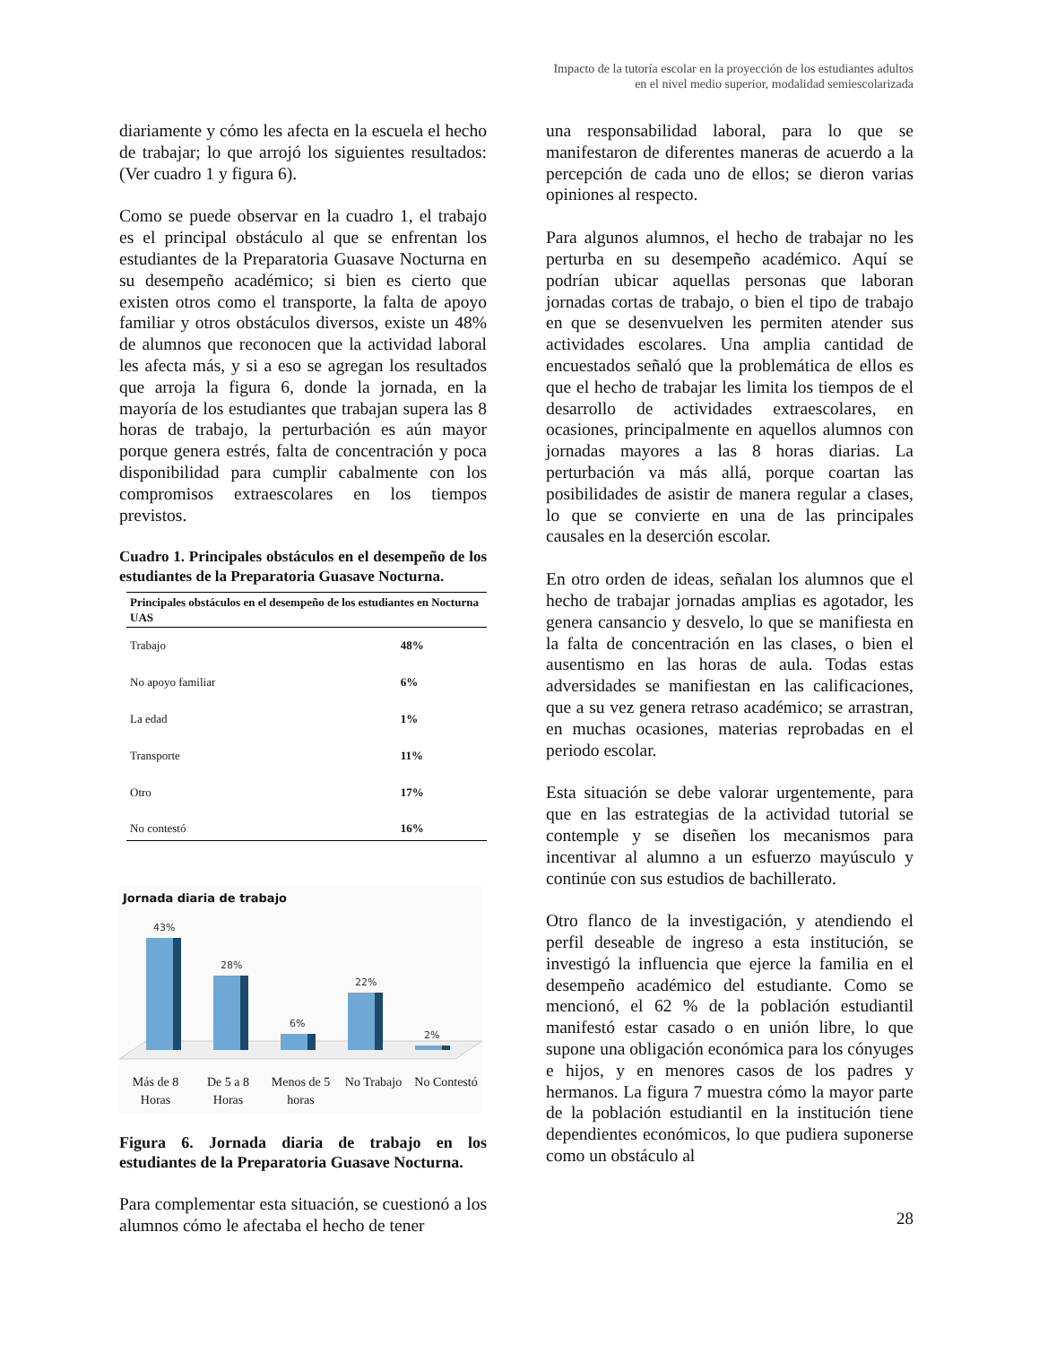Impacto de la tutoría escolar en la proyección de los estudiantes adultos
en el nivel medio superior, modalidad semiescolarizada
diariamente y cómo les afecta en la escuela el hecho de trabajar; lo que arrojó los siguientes resultados: (Ver cuadro 1 y figura 6).
Como se puede observar en la cuadro 1, el trabajo es el principal obstáculo al que se enfrentan los estudiantes de la Preparatoria Guasave Nocturna en su desempeño académico; si bien es cierto que existen otros como el transporte, la falta de apoyo familiar y otros obstáculos diversos, existe un 48% de alumnos que reconocen que la actividad laboral les afecta más, y si a eso se agregan los resultados que arroja la figura 6, donde la jornada, en la mayoría de los estudiantes que trabajan supera las 8 horas de trabajo, la perturbación es aún mayor porque genera estrés, falta de concentración y poca disponibilidad para cumplir cabalmente con los compromisos extraescolares en los tiempos previstos.
Cuadro 1. Principales obstáculos en el desempeño de los estudiantes de la Preparatoria Guasave Nocturna.
| Principales obstáculos en el desempeño de los estudiantes en Nocturna UAS | |
| --- | --- |
| Trabajo | 48% |
| No apoyo familiar | 6% |
| La edad | 1% |
| Transporte | 11% |
| Otro | 17% |
| No contestó | 16% |
Jornada diaria de trabajo
43%
28%
6%
22%
2%
Más de 8 Horas De 5 a 8 Horas Menos de 5 horas No Trabajo No Contestó
Figura 6. Jornada diaria de trabajo en los estudiantes de la Preparatoria Guasave Nocturna.
Para complementar esta situación, se cuestionó a los alumnos cómo le afectaba el hecho de tener
una responsabilidad laboral, para lo que se manifestaron de diferentes maneras de acuerdo a la percepción de cada uno de ellos; se dieron varias opiniones al respecto.
Para algunos alumnos, el hecho de trabajar no les perturba en su desempeño académico. Aquí se podrían ubicar aquellas personas que laboran jornadas cortas de trabajo, o bien el tipo de trabajo en que se desenvuelven les permiten atender sus actividades escolares. Una amplia cantidad de encuestados señaló que la problemática de ellos es que el hecho de trabajar les limita los tiempos de el desarrollo de actividades extraescolares, en ocasiones, principalmente en aquellos alumnos con jornadas mayores a las 8 horas diarias. La perturbación va más allá, porque coartan las posibilidades de asistir de manera regular a clases, lo que se convierte en una de las principales causales en la deserción escolar.
En otro orden de ideas, señalan los alumnos que el hecho de trabajar jornadas amplias es agotador, les genera cansancio y desvelo, lo que se manifiesta en la falta de concentración en las clases, o bien el ausentismo en las horas de aula. Todas estas adversidades se manifiestan en las calificaciones, que a su vez genera retraso académico; se arrastran, en muchas ocasiones, materias reprobadas en el periodo escolar.
Esta situación se debe valorar urgentemente, para que en las estrategias de la actividad tutorial se contemple y se diseñen los mecanismos para incentivar al alumno a un esfuerzo mayúsculo y continúe con sus estudios de bachillerato.
Otro flanco de la investigación, y atendiendo el perfil deseable de ingreso a esta institución, se investigó la influencia que ejerce la familia en el desempeño académico del estudiante. Como se mencionó, el 62 % de la población estudiantil manifestó estar casado o en unión libre, lo que supone una obligación económica para los cónyuges e hijos, y en menores casos de los padres y hermanos. La figura 7 muestra cómo la mayor parte de la población estudiantil en la institución tiene dependientes económicos, lo que pudiera suponerse como un obstáculo al
28